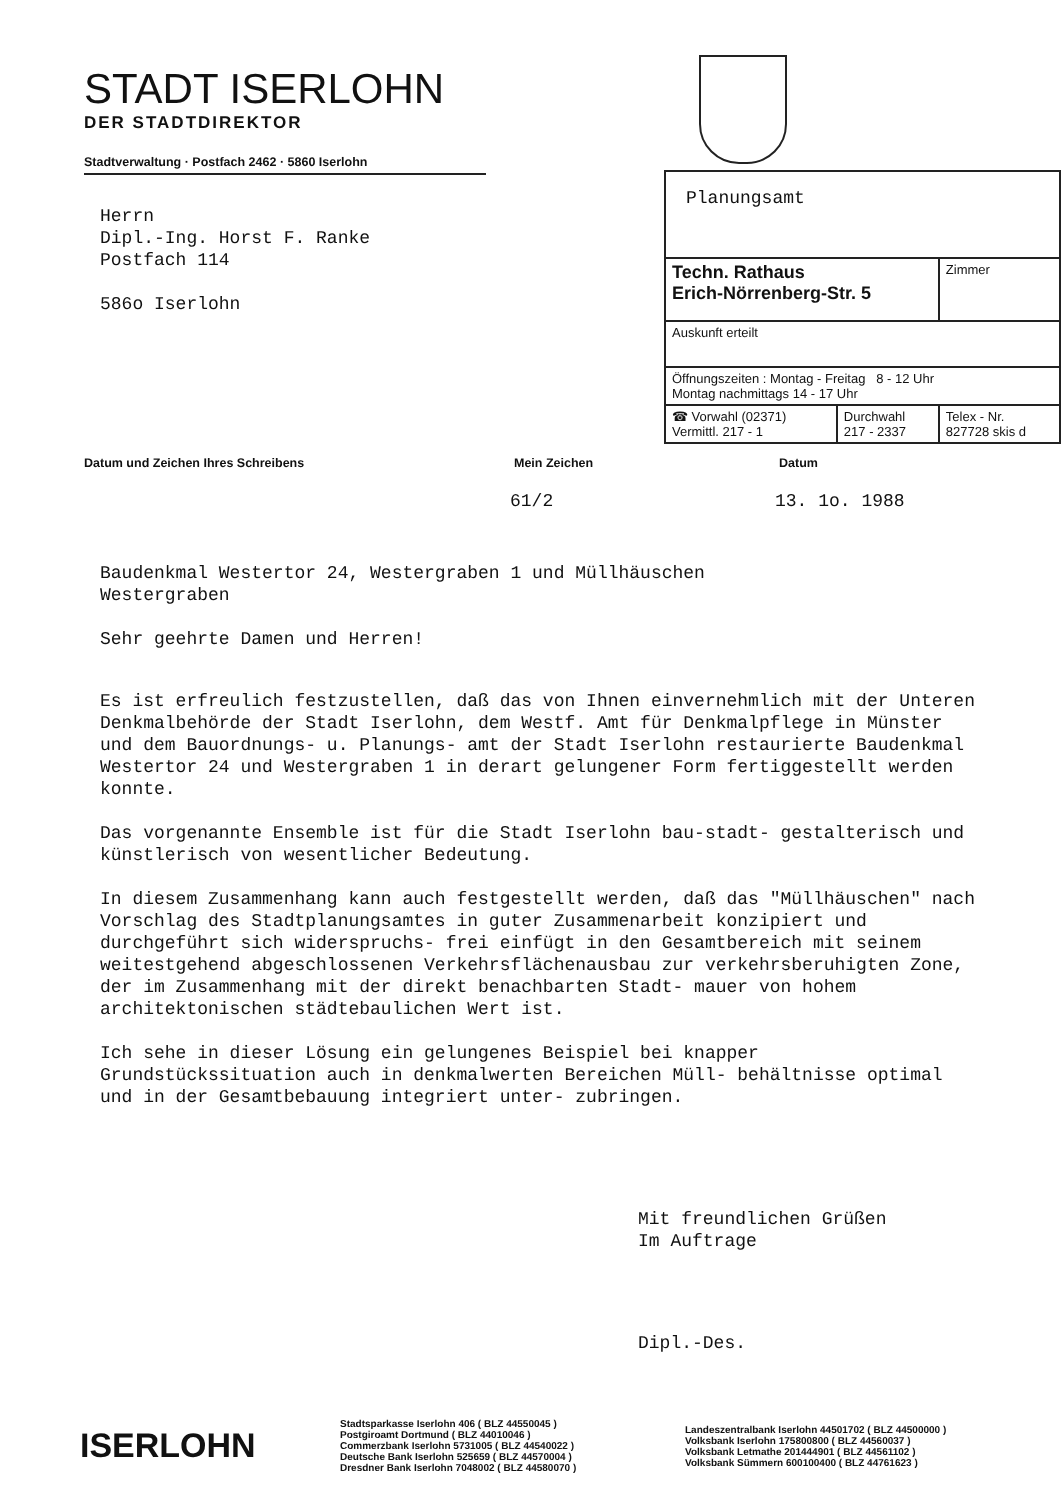STADT ISERLOHN
DER STADTDIREKTOR
Stadtverwaltung · Postfach 2462 · 5860 Iserlohn
Herrn
Dipl.-Ing. Horst F. Ranke
Postfach 114
586o Iserlohn
| Planungsamt | | |
| Techn. Rathaus Erich-Nörrenberg-Str. 5 | | Zimmer |
| Auskunft erteilt | | |
| Öffnungszeiten : Montag - Freitag 8 - 12 Uhr Montag nachmittags 14 - 17 Uhr | | |
| ☎ Vorwahl (02371) Vermittl. 217 - 1 | Durchwahl 217 - 2337 | Telex - Nr. 827728 skis d |
Datum und Zeichen Ihres Schreibens Mein Zeichen Datum
61/2 13. 1o. 1988
Baudenkmal Westertor 24, Westergraben 1 und Müllhäuschen
Westergraben
Sehr geehrte Damen und Herren!
Es ist erfreulich festzustellen, daß das von Ihnen einvernehmlich mit der Unteren Denkmalbehörde der Stadt Iserlohn, dem Westf. Amt für Denkmalpflege in Münster und dem Bauordnungs- u. Planungs- amt der Stadt Iserlohn restaurierte Baudenkmal Westertor 24 und Westergraben 1 in derart gelungener Form fertiggestellt werden konnte.
Das vorgenannte Ensemble ist für die Stadt Iserlohn bau-stadt- gestalterisch und künstlerisch von wesentlicher Bedeutung.
In diesem Zusammenhang kann auch festgestellt werden, daß das "Müllhäuschen" nach Vorschlag des Stadtplanungsamtes in guter Zusammenarbeit konzipiert und durchgeführt sich widerspruchs- frei einfügt in den Gesamtbereich mit seinem weitestgehend abgeschlossenen Verkehrsflächenausbau zur verkehrsberuhigten Zone, der im Zusammenhang mit der direkt benachbarten Stadt- mauer von hohem architektonischen städtebaulichen Wert ist.
Ich sehe in dieser Lösung ein gelungenes Beispiel bei knapper Grundstückssituation auch in denkmalwerten Bereichen Müll- behältnisse optimal und in der Gesamtbebauung integriert unter- zubringen.
Mit freundlichen Grüßen
Im Auftrage
Dipl.-Des.
ISERLOHN
Stadtsparkasse Iserlohn 406 ( BLZ 44550045 )
Postgiroamt Dortmund ( BLZ 44010046 )
Commerzbank Iserlohn 5731005 ( BLZ 44540022 )
Deutsche Bank Iserlohn 525659 ( BLZ 44570004 )
Dresdner Bank Iserlohn 7048002 ( BLZ 44580070 )
Landeszentralbank Iserlohn 44501702 ( BLZ 44500000 )
Volksbank Iserlohn 175800800 ( BLZ 44560037 )
Volksbank Letmathe 201444901 ( BLZ 44561102 )
Volksbank Sümmern 600100400 ( BLZ 44761623 )